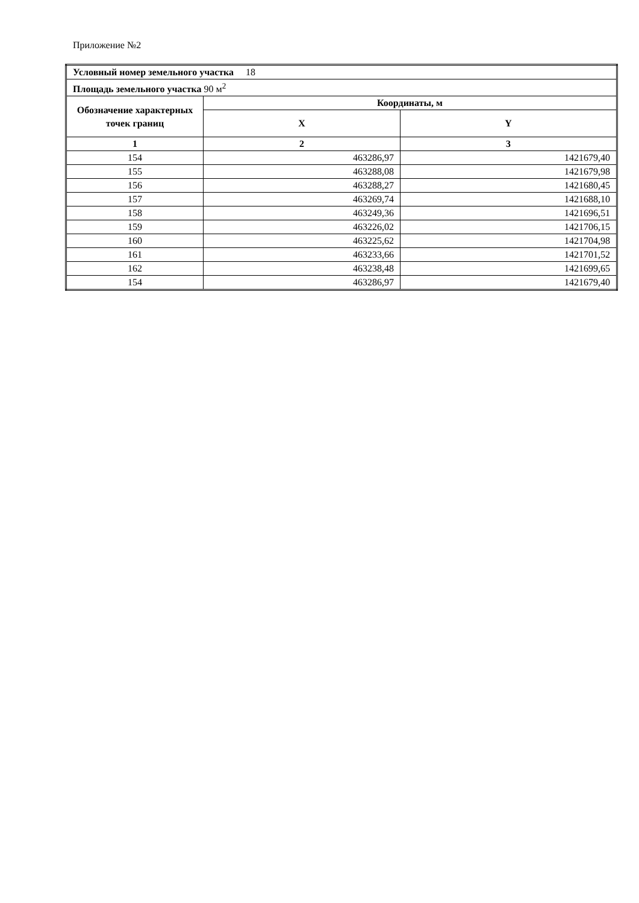Приложение №2
| Условный номер земельного участка 18 | | |
| Площадь земельного участка 90 м<sup>2</sup> | | |
| Обозначение характерных точек границ | Координаты, м | |
| | X | Y |
| 1 | 2 | 3 |
| 154 | 463286,97 | 1421679,40 |
| 155 | 463288,08 | 1421679,98 |
| 156 | 463288,27 | 1421680,45 |
| 157 | 463269,74 | 1421688,10 |
| 158 | 463249,36 | 1421696,51 |
| 159 | 463226,02 | 1421706,15 |
| 160 | 463225,62 | 1421704,98 |
| 161 | 463233,66 | 1421701,52 |
| 162 | 463238,48 | 1421699,65 |
| 154 | 463286,97 | 1421679,40 |